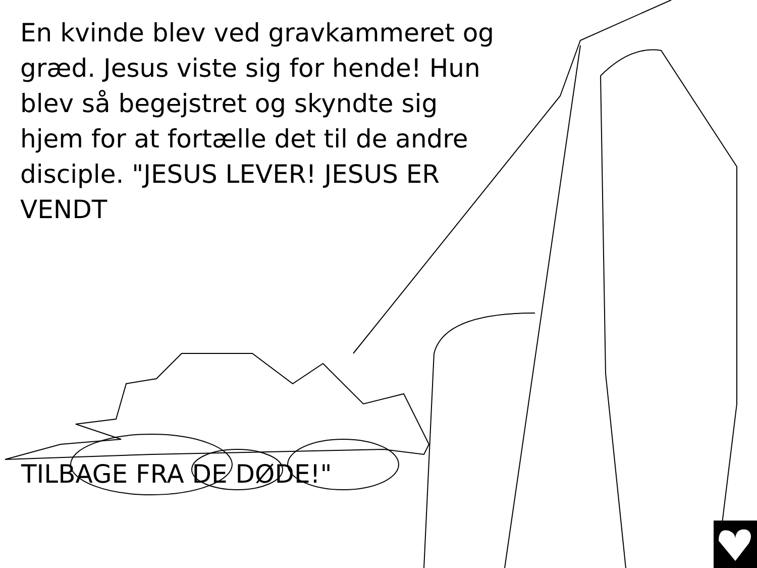En kvinde blev ved gravkammeret og græd. Jesus viste sig for hende! Hun blev så begejstret og skyndte sig hjem for at fortælle det til de andre disciple. "JESUS LEVER! JESUS ER VENDT
TILBAGE FRA DE DØDE!"